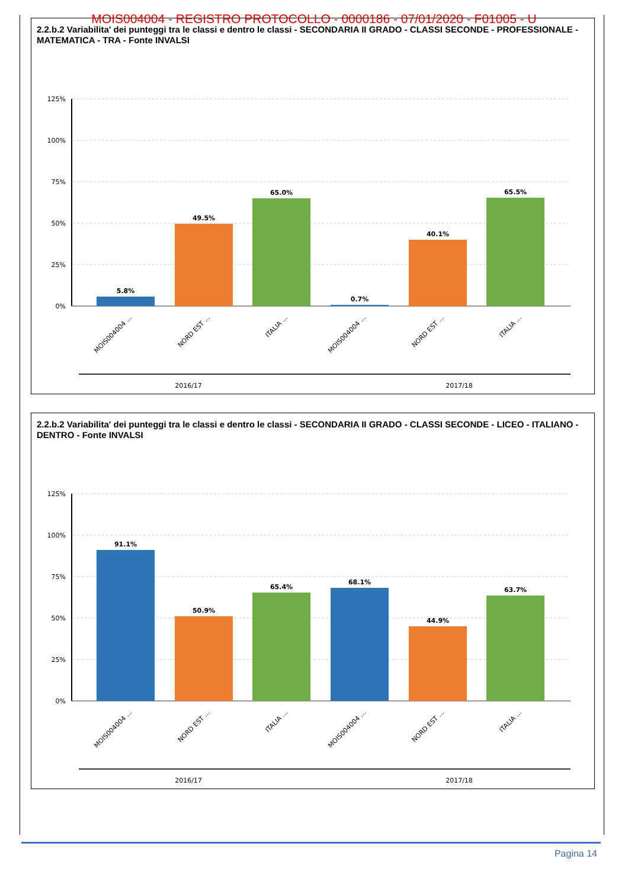MOIS004004 - REGISTRO PROTOCOLLO - 0000186 - 07/01/2020 - F01005 - U
2.2.b.2 Variabilita' dei punteggi tra le classi e dentro le classi - SECONDARIA II GRADO - CLASSI SECONDE - PROFESSIONALE - MATEMATICA - TRA - Fonte INVALSI
125%
100%
75%
50%
25%
0%
5.8%
49.5%
65.0%
0.7%
40.1%
65.5%
MOIS004004 ...
NORD EST ...
ITALIA ...
MOIS004004 ...
NORD EST ...
ITALIA ...
2016/17
2017/18
2.2.b.2 Variabilita' dei punteggi tra le classi e dentro le classi - SECONDARIA II GRADO - CLASSI SECONDE - LICEO - ITALIANO - DENTRO - Fonte INVALSI
125%
100%
75%
50%
25%
0%
91.1%
50.9%
65.4%
68.1%
44.9%
63.7%
MOIS004004 ...
NORD EST ...
ITALIA ...
MOIS004004 ...
NORD EST ...
ITALIA ...
2016/17
2017/18
Pagina 14